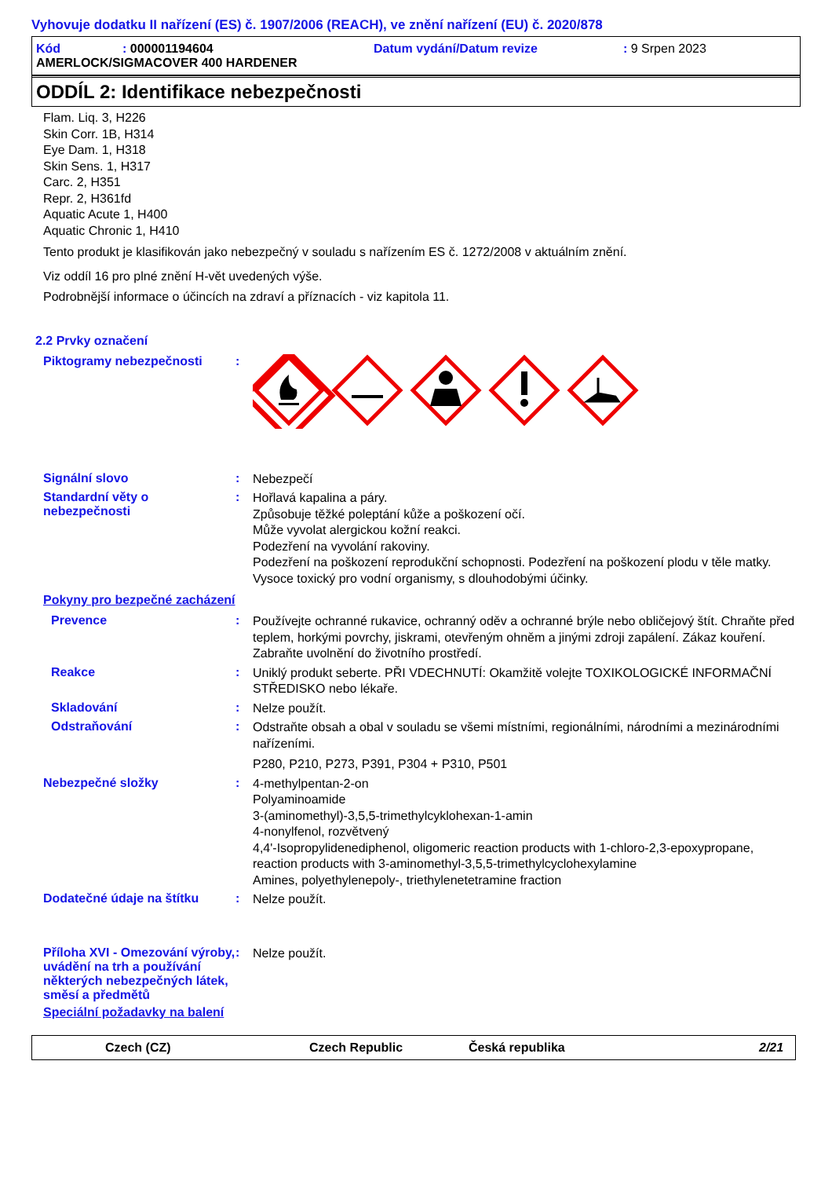Vyhovuje dodatku II nařízení (ES) č. 1907/2006 (REACH), ve znění nařízení (EU) č. 2020/878
Kód: 000001194604 Datum vydání/Datum revize: 9 Srpen 2023
AMERLOCK/SIGMACOVER 400 HARDENER
ODDÍL 2: Identifikace nebezpečnosti
Flam. Liq. 3, H226
Skin Corr. 1B, H314
Eye Dam. 1, H318
Skin Sens. 1, H317
Carc. 2, H351
Repr. 2, H361fd
Aquatic Acute 1, H400
Aquatic Chronic 1, H410
Tento produkt je klasifikován jako nebezpečný v souladu s nařízením ES č. 1272/2008 v aktuálním znění.
Viz oddíl 16 pro plné znění H-vět uvedených výše.
Podrobnější informace o účincích na zdraví a příznacích - viz kapitola 11.
2.2 Prvky označení
Piktogramy nebezpečnosti :
Signální slovo :
Nebezpečí
Standardní věty o nebezpečnosti
:
Hořlavá kapalina a páry.
Způsobuje těžké poleptání kůže a poškození očí.
Může vyvolat alergickou kožní reakci.
Podezření na vyvolání rakoviny.
Podezření na poškození reprodukční schopnosti. Podezření na poškození plodu v těle matky.
Vysoce toxický pro vodní organismy, s dlouhodobými účinky.
Pokyny pro bezpečné zacházení
Prevence :
Používejte ochranné rukavice, ochranný oděv a ochranné brýle nebo obličejový štít. Chraňte před teplem, horkými povrchy, jiskrami, otevřeným ohněm a jinými zdroji zapálení. Zákaz kouření. Zabraňte uvolnění do životního prostředí.
Reakce :
Uniklý produkt seberte. PŘI VDECHNUTÍ: Okamžitě volejte TOXIKOLOGICKÉ INFORMAČNÍ STŘEDISKO nebo lékaře.
Skladování :
Nelze použít.
Odstraňování :
Odstraňte obsah a obal v souladu se všemi místními, regionálními, národními a mezinárodními nařízeními.
P280, P210, P273, P391, P304 + P310, P501
Nebezpečné složky :
4-methylpentan-2-on
Polyaminoamide
3-(aminomethyl)-3,5,5-trimethylcyklohexan-1-amin
4-nonylfenol, rozvětvený
4,4'-Isopropylidenediphenol, oligomeric reaction products with 1-chloro-2,3-epoxypropane, reaction products with 3-aminomethyl-3,5,5-trimethylcyclohexylamine
Amines, polyethylenepoly-, triethylenetetramine fraction
Dodatečné údaje na štítku :
Nelze použít.
Příloha XVI - Omezování výroby, uvádění na trh a používání některých nebezpečných látek, směsí a předmětů
:
Nelze použít.
Speciální požadavky na balení
Czech (CZ) Czech Republic Česká republika 2/21